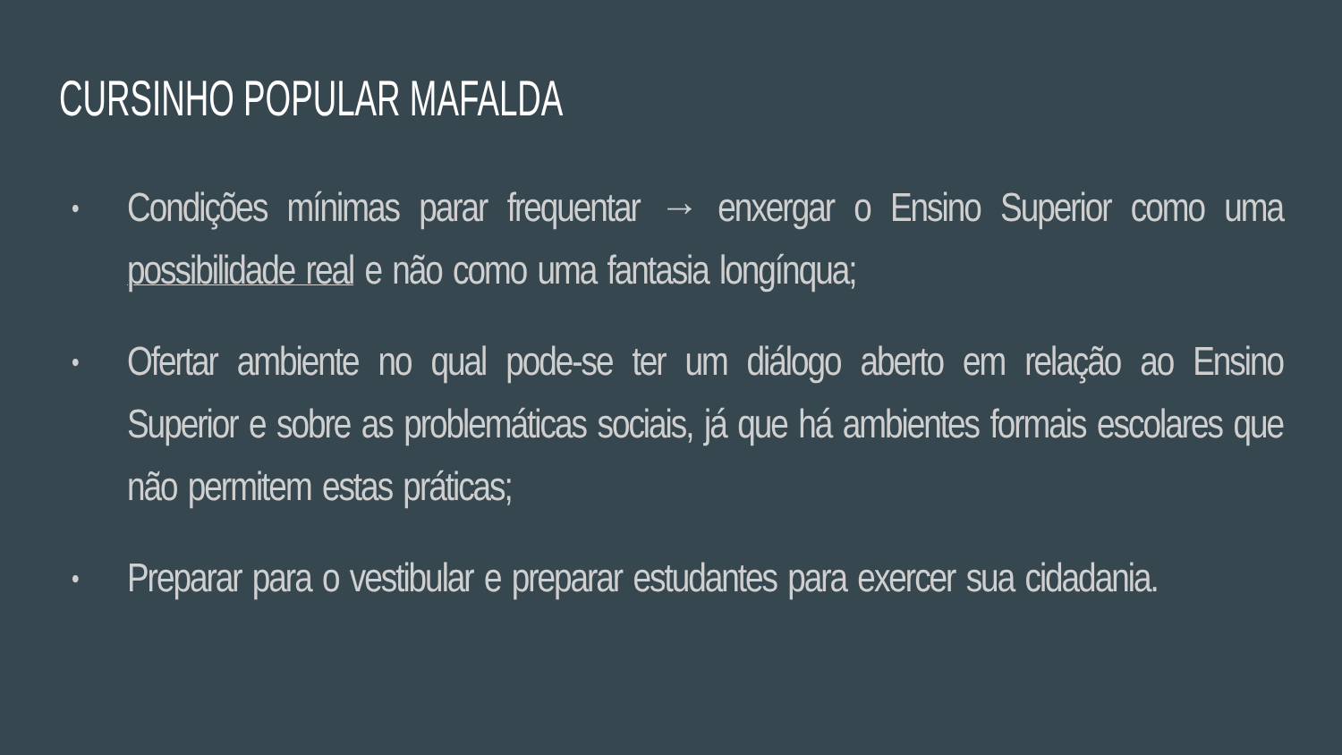CURSINHO POPULAR MAFALDA
• Condições mínimas parar frequentar → enxergar o Ensino Superior como uma possibilidade real e não como uma fantasia longínqua;
• Ofertar ambiente no qual pode-se ter um diálogo aberto em relação ao Ensino Superior e sobre as problemáticas sociais, já que há ambientes formais escolares que não permitem estas práticas;
• Preparar para o vestibular e preparar estudantes para exercer sua cidadania.